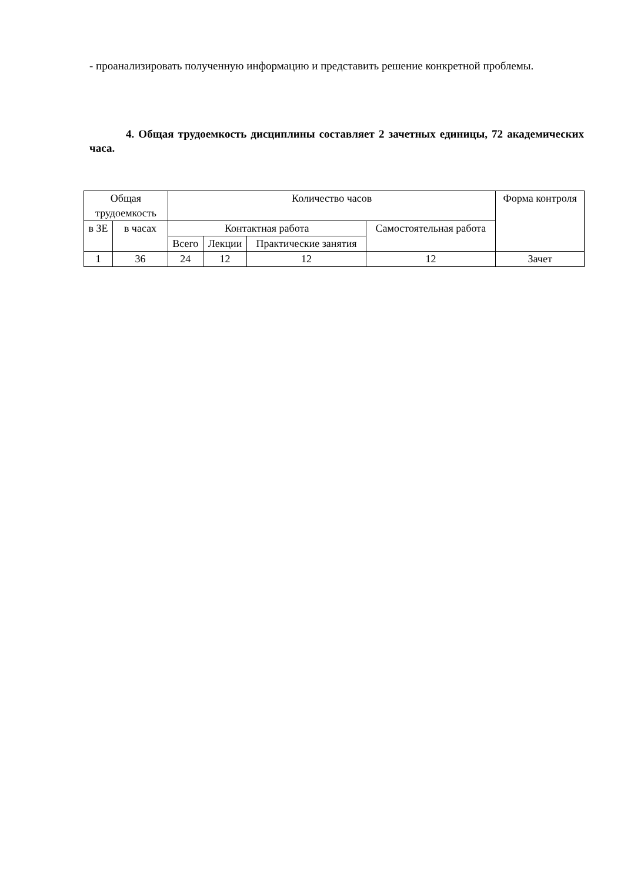- проанализировать полученную информацию и представить решение конкретной проблемы.
4. Общая трудоемкость дисциплины составляет 2 зачетных единицы, 72 академических часа.
| Общая трудоемкость | | Количество часов | | | | Форма контроля |
| в ЗЕ | в часах | Контактная работа | | | Самостоятельная работа | |
| | | Всего | Лекции | Практические занятия | | |
| 1 | 36 | 24 | 12 | 12 | 12 | Зачет |